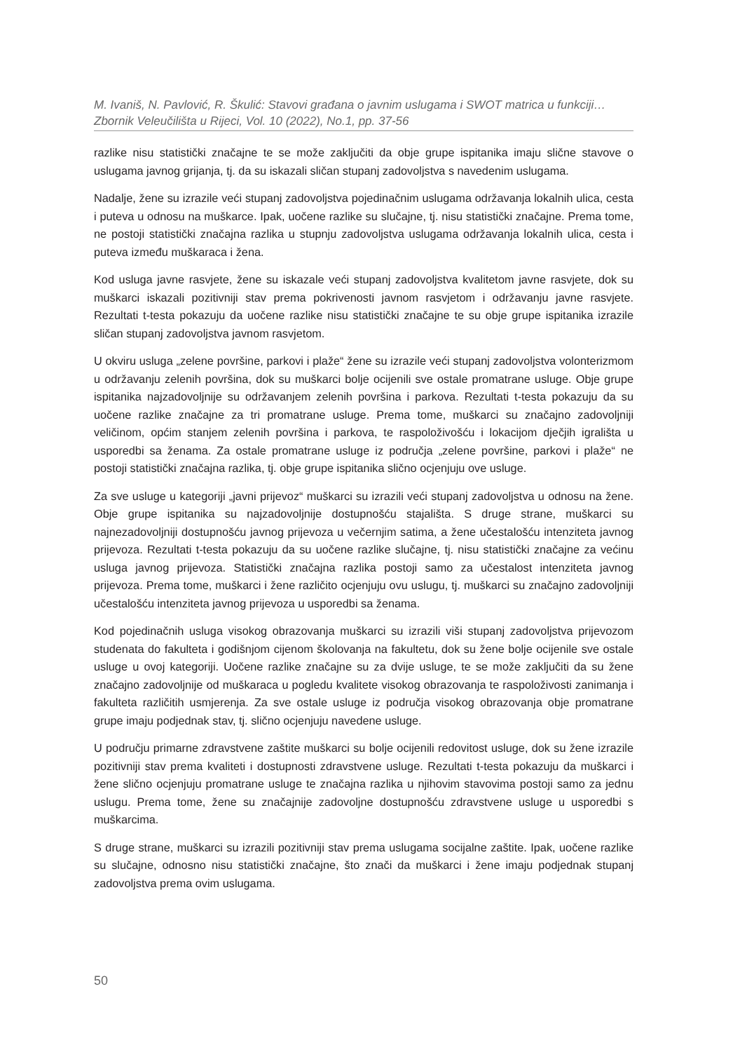M. Ivaniš, N. Pavlović, R. Škulić: Stavovi građana o javnim uslugama i SWOT matrica u funkciji…
Zbornik Veleučilišta u Rijeci, Vol. 10 (2022), No.1, pp. 37-56
razlike nisu statistički značajne te se može zaključiti da obje grupe ispitanika imaju slične stavove o uslugama javnog grijanja, tj. da su iskazali sličan stupanj zadovoljstva s navedenim uslugama.
Nadalje, žene su izrazile veći stupanj zadovoljstva pojedinačnim uslugama održavanja lokalnih ulica, cesta i puteva u odnosu na muškarce. Ipak, uočene razlike su slučajne, tj. nisu statistički značajne. Prema tome, ne postoji statistički značajna razlika u stupnju zadovoljstva uslugama održavanja lokalnih ulica, cesta i puteva između muškaraca i žena.
Kod usluga javne rasvjete, žene su iskazale veći stupanj zadovoljstva kvalitetom javne rasvjete, dok su muškarci iskazali pozitivniji stav prema pokrivenosti javnom rasvjetom i održavanju javne rasvjete. Rezultati t-testa pokazuju da uočene razlike nisu statistički značajne te su obje grupe ispitanika izrazile sličan stupanj zadovoljstva javnom rasvjetom.
U okviru usluga „zelene površine, parkovi i plaže“ žene su izrazile veći stupanj zadovoljstva volonterizmom u održavanju zelenih površina, dok su muškarci bolje ocijenili sve ostale promatrane usluge. Obje grupe ispitanika najzadovoljnije su održavanjem zelenih površina i parkova. Rezultati t-testa pokazuju da su uočene razlike značajne za tri promatrane usluge. Prema tome, muškarci su značajno zadovoljniji veličinom, općim stanjem zelenih površina i parkova, te raspoloživošću i lokacijom dječjih igrališta u usporedbi sa ženama. Za ostale promatrane usluge iz područja „zelene površine, parkovi i plaže“ ne postoji statistički značajna razlika, tj. obje grupe ispitanika slično ocjenjuju ove usluge.
Za sve usluge u kategoriji „javni prijevoz“ muškarci su izrazili veći stupanj zadovoljstva u odnosu na žene. Obje grupe ispitanika su najzadovoljnije dostupnošću stajališta. S druge strane, muškarci su najnezadovoljniji dostupnošću javnog prijevoza u večernjim satima, a žene učestalošću intenziteta javnog prijevoza. Rezultati t-testa pokazuju da su uočene razlike slučajne, tj. nisu statistički značajne za većinu usluga javnog prijevoza. Statistički značajna razlika postoji samo za učestalost intenziteta javnog prijevoza. Prema tome, muškarci i žene različito ocjenjuju ovu uslugu, tj. muškarci su značajno zadovoljniji učestalošću intenziteta javnog prijevoza u usporedbi sa ženama.
Kod pojedinačnih usluga visokog obrazovanja muškarci su izrazili viši stupanj zadovoljstva prijevozom studenata do fakulteta i godišnjom cijenom školovanja na fakultetu, dok su žene bolje ocijenile sve ostale usluge u ovoj kategoriji. Uočene razlike značajne su za dvije usluge, te se može zaključiti da su žene značajno zadovoljnije od muškaraca u pogledu kvalitete visokog obrazovanja te raspoloživosti zanimanja i fakulteta različitih usmjerenja. Za sve ostale usluge iz područja visokog obrazovanja obje promatrane grupe imaju podjednak stav, tj. slično ocjenjuju navedene usluge.
U području primarne zdravstvene zaštite muškarci su bolje ocijenili redovitost usluge, dok su žene izrazile pozitivniji stav prema kvaliteti i dostupnosti zdravstvene usluge. Rezultati t-testa pokazuju da muškarci i žene slično ocjenjuju promatrane usluge te značajna razlika u njihovim stavovima postoji samo za jednu uslugu. Prema tome, žene su značajnije zadovoljne dostupnošću zdravstvene usluge u usporedbi s muškarcima.
S druge strane, muškarci su izrazili pozitivniji stav prema uslugama socijalne zaštite. Ipak, uočene razlike su slučajne, odnosno nisu statistički značajne, što znači da muškarci i žene imaju podjednak stupanj zadovoljstva prema ovim uslugama.
50